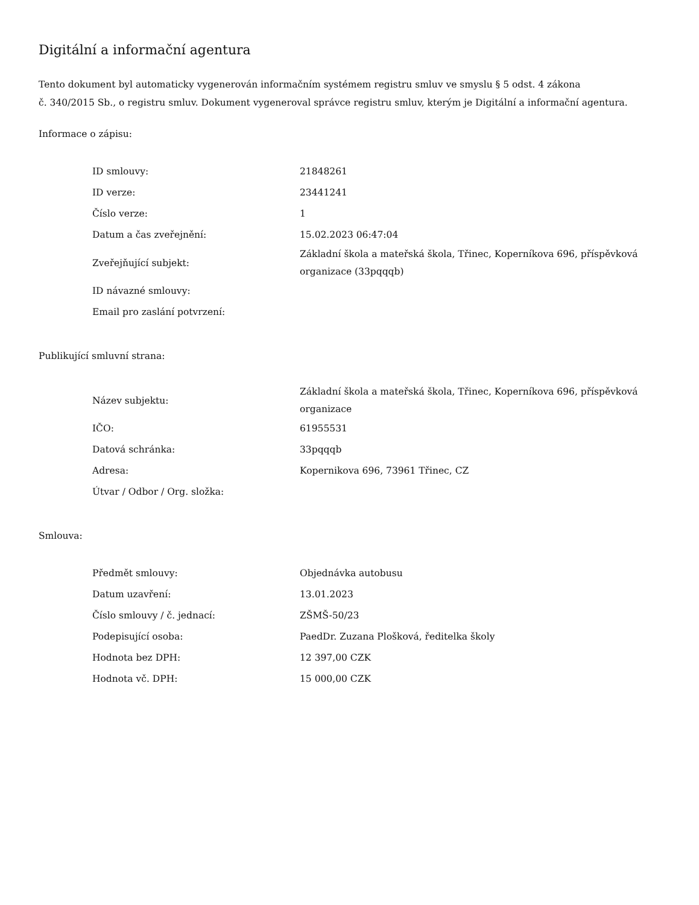Digitální a informační agentura
Tento dokument byl automaticky vygenerován informačním systémem registru smluv ve smyslu § 5 odst. 4 zákona
č. 340/2015 Sb., o registru smluv. Dokument vygeneroval správce registru smluv, kterým je Digitální a informační agentura.
Informace o zápisu:
| ID smlouvy: | 21848261 |
| ID verze: | 23441241 |
| Číslo verze: | 1 |
| Datum a čas zveřejnění: | 15.02.2023 06:47:04 |
| Zveřejňující subjekt: | Základní škola a mateřská škola, Třinec, Koperníkova 696, příspěvková organizace (33pqqqb) |
| ID návazné smlouvy: | |
| Email pro zaslání potvrzení: | |
Publikující smluvní strana:
| Název subjektu: | Základní škola a mateřská škola, Třinec, Koperníkova 696, příspěvková organizace |
| IČO: | 61955531 |
| Datová schránka: | 33pqqqb |
| Adresa: | Kopernikova 696, 73961 Třinec, CZ |
| Útvar / Odbor / Org. složka: | |
Smlouva:
| Předmět smlouvy: | Objednávka autobusu |
| Datum uzavření: | 13.01.2023 |
| Číslo smlouvy / č. jednací: | ZŠMŠ-50/23 |
| Podepisující osoba: | PaedDr. Zuzana Plošková, ředitelka školy |
| Hodnota bez DPH: | 12 397,00 CZK |
| Hodnota vč. DPH: | 15 000,00 CZK |